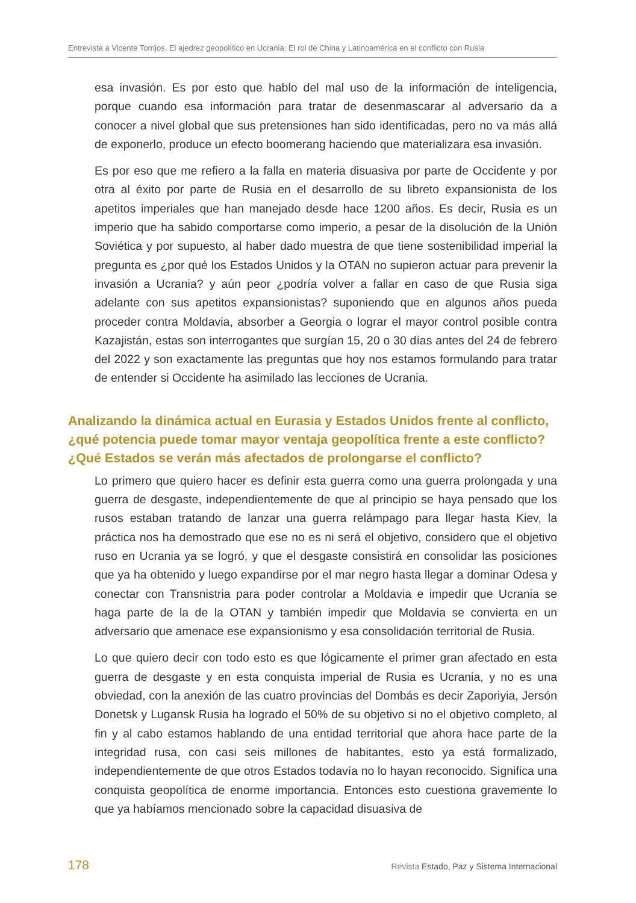Entrevista a Vicente Torrijos. El ajedrez geopolítico en Ucrania: El rol de China y Latinoamérica en el conflicto con Rusia
esa invasión. Es por esto que hablo del mal uso de la información de inteligencia, porque cuando esa información para tratar de desenmascarar al adversario da a conocer a nivel global que sus pretensiones han sido identificadas, pero no va más allá de exponerlo, produce un efecto boomerang haciendo que materializara esa invasión.
Es por eso que me refiero a la falla en materia disuasiva por parte de Occidente y por otra al éxito por parte de Rusia en el desarrollo de su libreto expansionista de los apetitos imperiales que han manejado desde hace 1200 años. Es decir, Rusia es un imperio que ha sabido comportarse como imperio, a pesar de la disolución de la Unión Soviética y por supuesto, al haber dado muestra de que tiene sostenibilidad imperial la pregunta es ¿por qué los Estados Unidos y la OTAN no supieron actuar para prevenir la invasión a Ucrania? y aún peor ¿podría volver a fallar en caso de que Rusia siga adelante con sus apetitos expansionistas? suponiendo que en algunos años pueda proceder contra Moldavia, absorber a Georgia o lograr el mayor control posible contra Kazajistán, estas son interrogantes que surgían 15, 20 o 30 días antes del 24 de febrero del 2022 y son exactamente las preguntas que hoy nos estamos formulando para tratar de entender si Occidente ha asimilado las lecciones de Ucrania.
Analizando la dinámica actual en Eurasia y Estados Unidos frente al conflicto, ¿qué potencia puede tomar mayor ventaja geopolítica frente a este conflicto? ¿Qué Estados se verán más afectados de prolongarse el conflicto?
Lo primero que quiero hacer es definir esta guerra como una guerra prolongada y una guerra de desgaste, independientemente de que al principio se haya pensado que los rusos estaban tratando de lanzar una guerra relámpago para llegar hasta Kiev, la práctica nos ha demostrado que ese no es ni será el objetivo, considero que el objetivo ruso en Ucrania ya se logró, y que el desgaste consistirá en consolidar las posiciones que ya ha obtenido y luego expandirse por el mar negro hasta llegar a dominar Odesa y conectar con Transnistria para poder controlar a Moldavia e impedir que Ucrania se haga parte de la de la OTAN y también impedir que Moldavia se convierta en un adversario que amenace ese expansionismo y esa consolidación territorial de Rusia.
Lo que quiero decir con todo esto es que lógicamente el primer gran afectado en esta guerra de desgaste y en esta conquista imperial de Rusia es Ucrania, y no es una obviedad, con la anexión de las cuatro provincias del Dombás es decir Zaporiyia, Jersón Donetsk y Lugansk Rusia ha logrado el 50% de su objetivo si no el objetivo completo, al fin y al cabo estamos hablando de una entidad territorial que ahora hace parte de la integridad rusa, con casi seis millones de habitantes, esto ya está formalizado, independientemente de que otros Estados todavía no lo hayan reconocido. Significa una conquista geopolítica de enorme importancia. Entonces esto cuestiona gravemente lo que ya habíamos mencionado sobre la capacidad disuasiva de
178 Revista Estado, Paz y Sistema Internacional